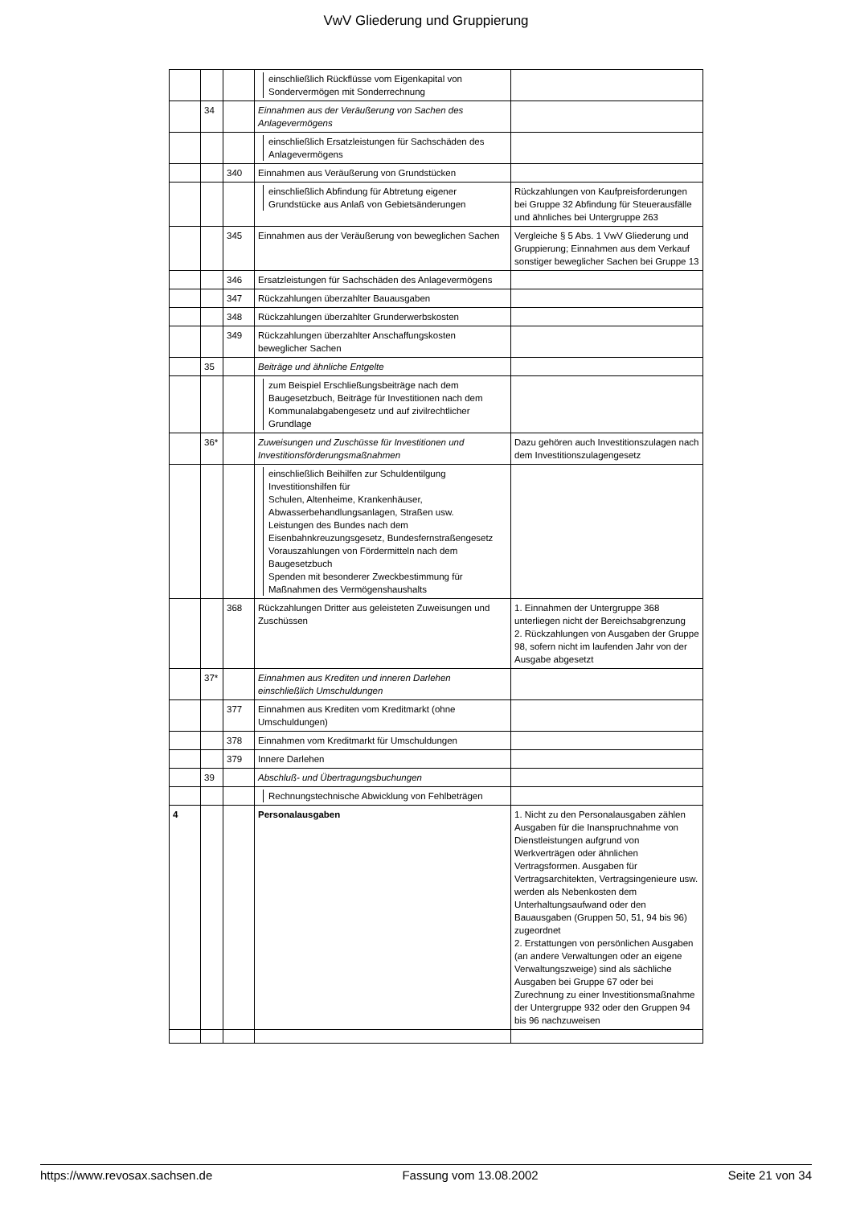VwV Gliederung und Gruppierung
| | | | einschließlich Rückflüsse vom Eigenkapital von Sondervermögen mit Sonderrechnung | |
| | 34 | | Einnahmen aus der Veräußerung von Sachen des Anlagevermögens | |
| | | | einschließlich Ersatzleistungen für Sachschäden des Anlagevermögens | |
| | | 340 | Einnahmen aus Veräußerung von Grundstücken | |
| | | | einschließlich Abfindung für Abtretung eigener Grundstücke aus Anlaß von Gebietsänderungen | Rückzahlungen von Kaufpreisforderungen bei Gruppe 32 Abfindung für Steuerausfälle und ähnliches bei Untergruppe 263 |
| | | 345 | Einnahmen aus der Veräußerung von beweglichen Sachen | Vergleiche § 5 Abs. 1 VwV Gliederung und Gruppierung; Einnahmen aus dem Verkauf sonstiger beweglicher Sachen bei Gruppe 13 |
| | | 346 | Ersatzleistungen für Sachschäden des Anlagevermögens | |
| | | 347 | Rückzahlungen überzahlter Bauausgaben | |
| | | 348 | Rückzahlungen überzahlter Grunderwerbskosten | |
| | | 349 | Rückzahlungen überzahlter Anschaffungskosten beweglicher Sachen | |
| | 35 | | Beiträge und ähnliche Entgelte | |
| | | | zum Beispiel Erschließungsbeiträge nach dem Baugesetzbuch, Beiträge für Investitionen nach dem Kommunalabgabengesetz und auf zivilrechtlicher Grundlage | |
| | 36* | | Zuweisungen und Zuschüsse für Investitionen und Investitionsförderungsmaßnahmen | Dazu gehören auch Investitionszulagen nach dem Investitionszulagengesetz |
| | | | einschließlich Beihilfen zur Schuldentilgung Investitionshilfen für Schulen, Altenheime, Krankenhäuser, Abwasserbehandlungsanlagen, Straßen usw. Leistungen des Bundes nach dem Eisenbahnkreuzungsgesetz, Bundesfernstraßengesetz Vorauszahlungen von Fördermitteln nach dem Baugesetzbuch Spenden mit besonderer Zweckbestimmung für Maßnahmen des Vermögenshaushalts | |
| | | 368 | Rückzahlungen Dritter aus geleisteten Zuweisungen und Zuschüssen | 1. Einnahmen der Untergruppe 368 unterliegen nicht der Bereichsabgrenzung 2. Rückzahlungen von Ausgaben der Gruppe 98, sofern nicht im laufenden Jahr von der Ausgabe abgesetzt |
| | 37* | | Einnahmen aus Krediten und inneren Darlehen einschließlich Umschuldungen | |
| | | 377 | Einnahmen aus Krediten vom Kreditmarkt (ohne Umschuldungen) | |
| | | 378 | Einnahmen vom Kreditmarkt für Umschuldungen | |
| | | 379 | Innere Darlehen | |
| | 39 | | Abschluß- und Übertragungsbuchungen | |
| | | | Rechnungstechnische Abwicklung von Fehlbeträgen | |
| 4 | | | Personalausgaben | 1. Nicht zu den Personalausgaben zählen Ausgaben für die Inanspruchnahme von Dienstleistungen aufgrund von Werkverträgen oder ähnlichen Vertragsformen. Ausgaben für Vertragsarchitekten, Vertragsingenieure usw. werden als Nebenkosten dem Unterhaltungsaufwand oder den Bauausgaben (Gruppen 50, 51, 94 bis 96) zugeordnet 2. Erstattungen von persönlichen Ausgaben (an andere Verwaltungen oder an eigene Verwaltungszweige) sind als sächliche Ausgaben bei Gruppe 67 oder bei Zurechnung zu einer Investitionsmaßnahme der Untergruppe 932 oder den Gruppen 94 bis 96 nachzuweisen |
https://www.revosax.sachsen.de Fassung vom 13.08.2002 Seite 21 von 34